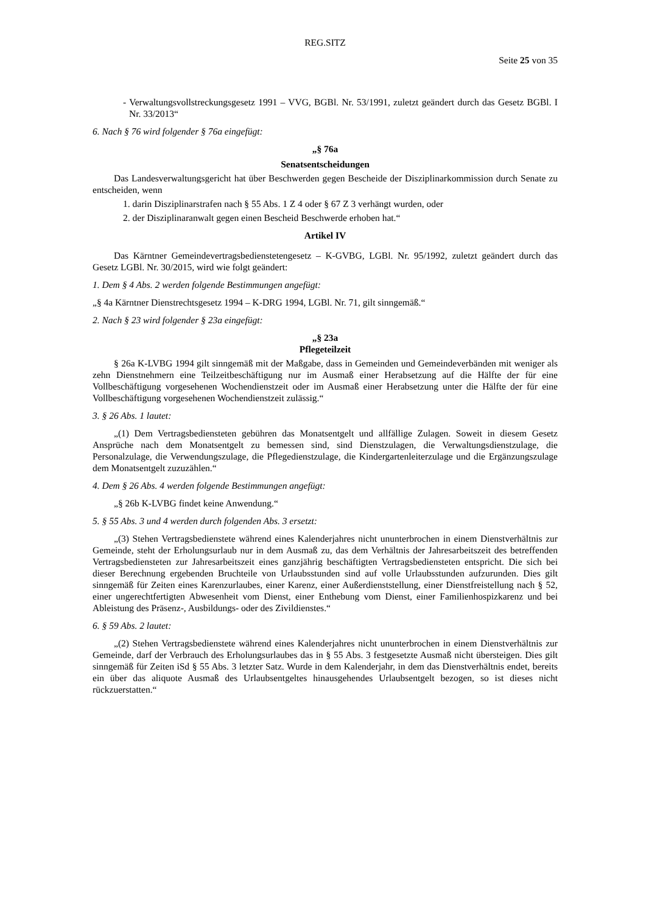REG.SITZ
Seite 25 von 35
- Verwaltungsvollstreckungsgesetz 1991 – VVG, BGBl. Nr. 53/1991, zuletzt geändert durch das Gesetz BGBl. I Nr. 33/2013“
6. Nach § 76 wird folgender § 76a eingefügt:
„§ 76a
Senatsentscheidungen
Das Landesverwaltungsgericht hat über Beschwerden gegen Bescheide der Disziplinarkommission durch Senate zu entscheiden, wenn
1. darin Disziplinarstrafen nach § 55 Abs. 1 Z 4 oder § 67 Z 3 verhängt wurden, oder
2. der Disziplinaranwalt gegen einen Bescheid Beschwerde erhoben hat.“
Artikel IV
Das Kärntner Gemeindevertragsbedienstetengesetz – K-GVBG, LGBl. Nr. 95/1992, zuletzt geändert durch das Gesetz LGBl. Nr. 30/2015, wird wie folgt geändert:
1. Dem § 4 Abs. 2 werden folgende Bestimmungen angefügt:
„§ 4a Kärntner Dienstrechtsgesetz 1994 – K-DRG 1994, LGBl. Nr. 71, gilt sinngemäß.“
2. Nach § 23 wird folgender § 23a eingefügt:
„§ 23a
Pflegeteilzeit
§ 26a K-LVBG 1994 gilt sinngemäß mit der Maßgabe, dass in Gemeinden und Gemeindeverbänden mit weniger als zehn Dienstnehmern eine Teilzeitbeschäftigung nur im Ausmaß einer Herabsetzung auf die Hälfte der für eine Vollbeschäftigung vorgesehenen Wochendienstzeit oder im Ausmaß einer Herabsetzung unter die Hälfte der für eine Vollbeschäftigung vorgesehenen Wochendienstzeit zulässig.“
3. § 26 Abs. 1 lautet:
„(1) Dem Vertragsbediensteten gebühren das Monatsentgelt und allfällige Zulagen. Soweit in diesem Gesetz Ansprüche nach dem Monatsentgelt zu bemessen sind, sind Dienstzulagen, die Verwaltungsdienstzulage, die Personalzulage, die Verwendungszulage, die Pflegedienstzulage, die Kindergartenleiterzulage und die Ergänzungszulage dem Monatsentgelt zuzuzählen.“
4. Dem § 26 Abs. 4 werden folgende Bestimmungen angefügt:
„§ 26b K-LVBG findet keine Anwendung.“
5. § 55 Abs. 3 und 4 werden durch folgenden Abs. 3 ersetzt:
„(3) Stehen Vertragsbedienstete während eines Kalenderjahres nicht ununterbrochen in einem Dienstverhältnis zur Gemeinde, steht der Erholungsurlaub nur in dem Ausmaß zu, das dem Verhältnis der Jahresarbeitszeit des betreffenden Vertragsbediensteten zur Jahresarbeitszeit eines ganzjährig beschäftigten Vertragsbediensteten entspricht. Die sich bei dieser Berechnung ergebenden Bruchteile von Urlaubsstunden sind auf volle Urlaubsstunden aufzurunden. Dies gilt sinngemäß für Zeiten eines Karenzurlaubes, einer Karenz, einer Außerdienststellung, einer Dienstfreistellung nach § 52, einer ungerechtfertigten Abwesenheit vom Dienst, einer Enthebung vom Dienst, einer Familienhospizkarenz und bei Ableistung des Präsenz-, Ausbildungs- oder des Zivildienstes.“
6. § 59 Abs. 2 lautet:
„(2) Stehen Vertragsbedienstete während eines Kalenderjahres nicht ununterbrochen in einem Dienstverhältnis zur Gemeinde, darf der Verbrauch des Erholungsurlaubes das in § 55 Abs. 3 festgesetzte Ausmaß nicht übersteigen. Dies gilt sinngemäß für Zeiten iSd § 55 Abs. 3 letzter Satz. Wurde in dem Kalenderjahr, in dem das Dienstverhältnis endet, bereits ein über das aliquote Ausmaß des Urlaubsentgeltes hinausgehendes Urlaubsentgelt bezogen, so ist dieses nicht rückzuerstatten.“